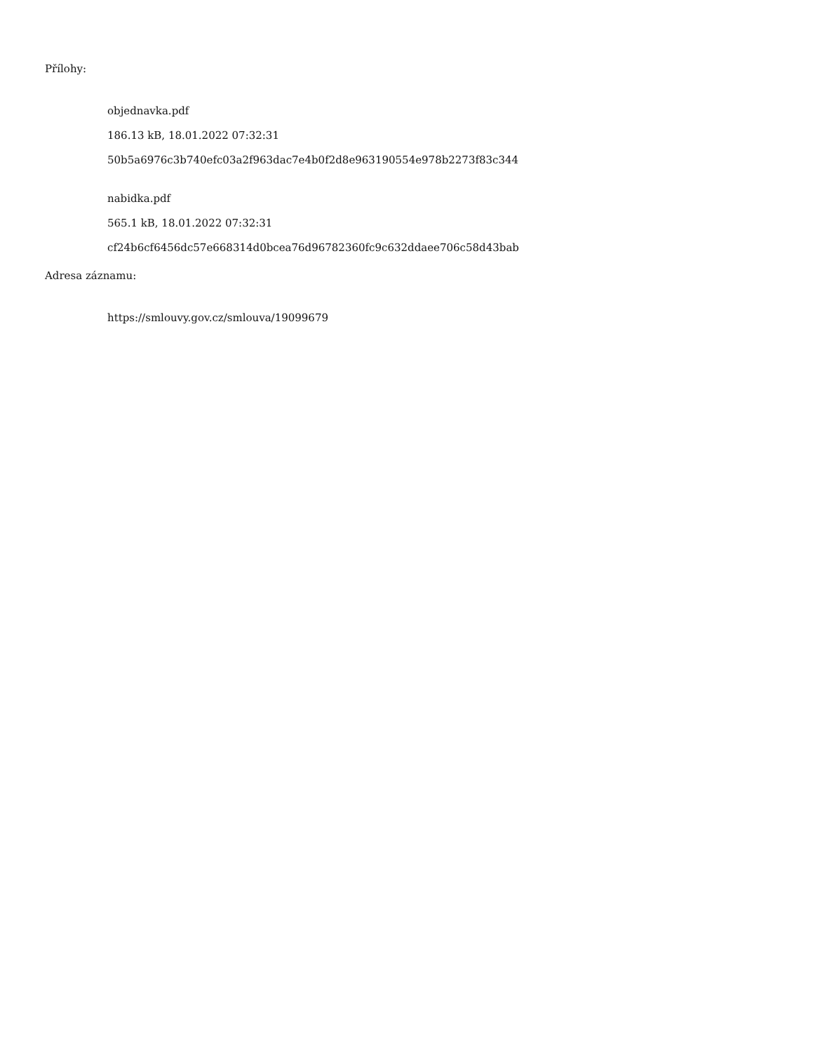Přílohy:
objednavka.pdf
186.13 kB, 18.01.2022 07:32:31
50b5a6976c3b740efc03a2f963dac7e4b0f2d8e963190554e978b2273f83c344
nabidka.pdf
565.1 kB, 18.01.2022 07:32:31
cf24b6cf6456dc57e668314d0bcea76d96782360fc9c632ddaee706c58d43bab
Adresa záznamu:
https://smlouvy.gov.cz/smlouva/19099679